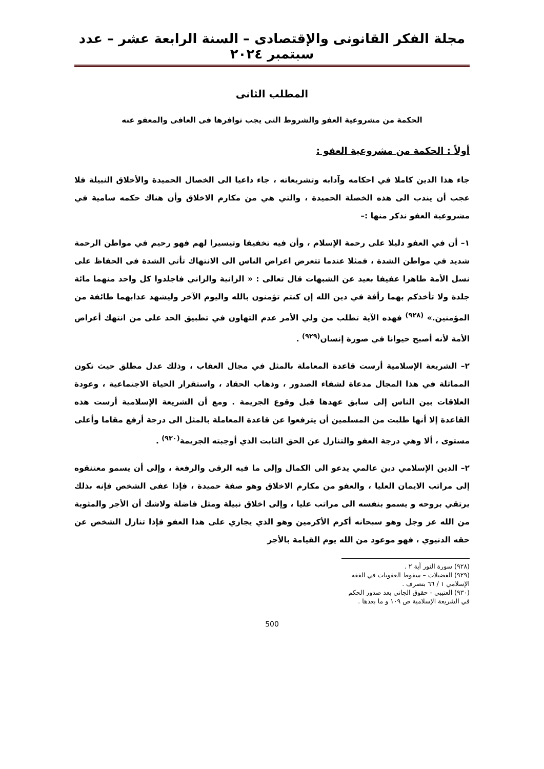مجلة الفكر القانونى والإقتصادى – السنة الرابعة عشر – عدد سبتمبر ٢٠٢٤
المطلب الثانى
الحكمة من مشروعية العفو والشروط التى يجب توافرها فى العافى والمعفو عنه
أولاً : الحكمة من مشروعية العفو :
جاء هذا الدين كاملا في احكامه وآدابه وتشريعاته ، جاء داعيا الى الخصال الحميدة والأخلاق النبيلة فلا عجب أن يندب الى هذه الخصلة الحميدة ، والتي هي من مكارم الاخلاق وأن هناك حكمه سامية في مشروعية العفو نذكر منها :–
١– أن في العفو دليلا على رحمة الإسلام ، وأن فيه تخفيفا وتيسيرا لهم فهو رحيم في مواطن الرحمة شديد في مواطن الشدة ، فمثلا عندما تتعرض اعراض الناس الى الانتهاك تأتي الشدة فى الحفاظ على نسل الأمة طاهرا عفيفا بعيد عن الشبهات قال تعالى : « الزانية والزاني فاجلدوا كل واحد منهما مائة جلدة ولا تأخذكم بهما رأفة في دين الله إن كنتم تؤمنون بالله واليوم الآخر وليشهد عذابهما طائفة من المؤمنين.» <sup>(٩٢٨)</sup> فهذه الآية تطلب من ولي الأمر عدم التهاون في تطبيق الحد على من انتهك أعراض الأمة لأنه أصبح حيوانا في صورة إنسان<sup>(٩٢٩)</sup> .
٢– الشريعة الإسلامية أرست قاعدة المعاملة بالمثل في مجال العقاب ، وذلك عدل مطلق حيث تكون المماثلة في هذا المجال مدعاة لشفاء الصدور ، وذهاب الحقاد ، واستقرار الحياة الاجتماعية ، وعودة العلاقات بين الناس إلى سابق عهدها قبل وقوع الجريمة . ومع أن الشريعة الإسلامية أرست هذه القاعدة إلا أنها طلبت من المسلمين أن يترفعوا عن قاعدة المعاملة بالمثل الى درجة أرفع مقاما وأعلى مستوى ، ألا وهي درجة العفو والتنازل عن الحق الثابت الذي أوجبته الجريمة<sup>(٩٣٠)</sup> .
٢– الدين الإسلامي دين عالمي يدعو الى الكمال وإلى ما فيه الرقى والرفعة ، وإلى أن يسمو معتنقوه إلى مراتب الايمان العليا ، والعفو من مكارم الاخلاق وهو صفة حميدة ، فإذا عفى الشخص فإنه بذلك يرتقي بروحه و يسمو بنفسه الى مراتب عليا ، وإلى اخلاق نبيلة ومثل فاضلة ولاشك أن الأجر والمثوبة من الله عز وجل وهو سبحانه أكرم الأكرمين وهو الذي يجازي على هذا العفو فإذا تنازل الشخص عن حقه الدنيوي ، فهو موعود من الله يوم القيامة بالأجر
(٩٢٨) سورة النور آية ٢ .
(٩٢٩) الفضيلات – سقوط العقوبات في الفقه الإسلامي ١ / ٦٦ بتصرف .
(٩٣٠) العتيبي - حقوق الجاني بعد صدور الحكم في الشريعة الإسلامية ص ١٠٩ و ما بعدها .
500